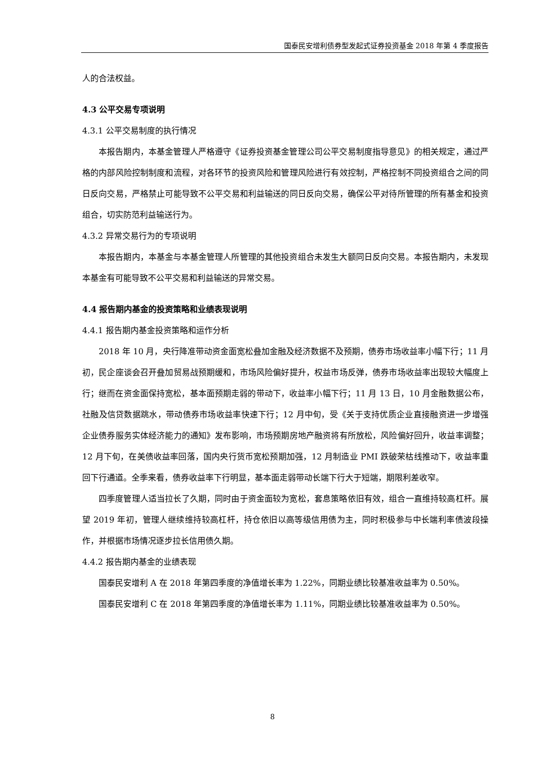国泰民安增利债券型发起式证券投资基金 2018 年第 4 季度报告
人的合法权益。
4.3 公平交易专项说明
4.3.1 公平交易制度的执行情况
本报告期内，本基金管理人严格遵守《证券投资基金管理公司公平交易制度指导意见》的相关规定，通过严格的内部风险控制制度和流程，对各环节的投资风险和管理风险进行有效控制，严格控制不同投资组合之间的同日反向交易，严格禁止可能导致不公平交易和利益输送的同日反向交易，确保公平对待所管理的所有基金和投资组合，切实防范利益输送行为。
4.3.2 异常交易行为的专项说明
本报告期内，本基金与本基金管理人所管理的其他投资组合未发生大额同日反向交易。本报告期内，未发现本基金有可能导致不公平交易和利益输送的异常交易。
4.4 报告期内基金的投资策略和业绩表现说明
4.4.1 报告期内基金投资策略和运作分析
2018 年 10 月，央行降准带动资金面宽松叠加金融及经济数据不及预期，债券市场收益率小幅下行；11 月初，民企座谈会召开叠加贸易战预期缓和，市场风险偏好提升，权益市场反弹，债券市场收益率出现较大幅度上行；继而在资金面保持宽松，基本面预期走弱的带动下，收益率小幅下行；11 月 13 日，10 月金融数据公布，社融及信贷数据跳水，带动债券市场收益率快速下行；12 月中旬，受《关于支持优质企业直接融资进一步增强企业债券服务实体经济能力的通知》发布影响，市场预期房地产融资将有所放松，风险偏好回升，收益率调整；12 月下旬，在美债收益率回落，国内央行货币宽松预期加强，12 月制造业 PMI 跌破荣枯线推动下，收益率重回下行通道。全季来看，债券收益率下行明显，基本面走弱带动长端下行大于短端，期限利差收窄。
四季度管理人适当拉长了久期，同时由于资金面较为宽松，套息策略依旧有效，组合一直维持较高杠杆。展望 2019 年初，管理人继续维持较高杠杆，持仓依旧以高等级信用债为主，同时积极参与中长端利率债波段操作，并根据市场情况逐步拉长信用债久期。
4.4.2 报告期内基金的业绩表现
国泰民安增利 A 在 2018 年第四季度的净值增长率为 1.22%，同期业绩比较基准收益率为 0.50%。
国泰民安增利 C 在 2018 年第四季度的净值增长率为 1.11%，同期业绩比较基准收益率为 0.50%。
8